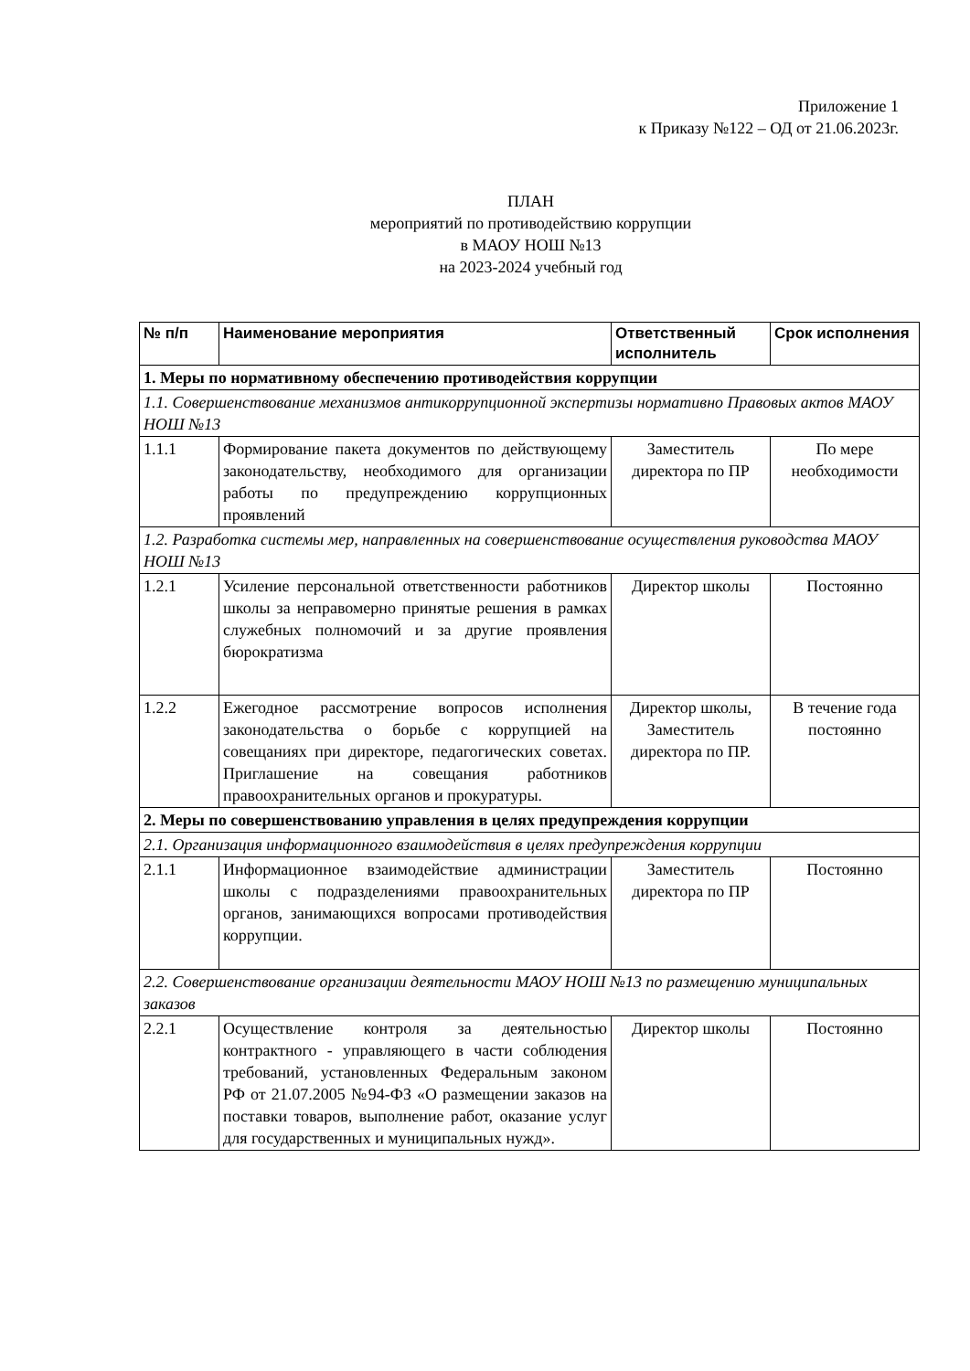Приложение 1
к Приказу №122 – ОД от 21.06.2023г.
ПЛАН
мероприятий по противодействию коррупции
в МАОУ НОШ №13
на 2023-2024 учебный год
| № п/п | Наименование мероприятия | Ответственный исполнитель | Срок исполнения |
| --- | --- | --- | --- |
| 1. Меры по нормативному обеспечению противодействия коррупции | | | |
| 1.1. Совершенствование механизмов антикоррупционной экспертизы нормативно Правовых актов МАОУ НОШ №13 | | | |
| 1.1.1 | Формирование пакета документов по действующему законодательству, необходимого для организации работы по предупреждению коррупционных проявлений | Заместитель директора по ПР | По мере необходимости |
| 1.2. Разработка системы мер, направленных на совершенствование осуществления руководства МАОУ НОШ №13 | | | |
| 1.2.1 | Усиление персональной ответственности работников школы за неправомерно принятые решения в рамках служебных полномочий и за другие проявления бюрократизма | Директор школы | Постоянно |
| 1.2.2 | Ежегодное рассмотрение вопросов исполнения законодательства о борьбе с коррупцией на совещаниях при директоре, педагогических советах. Приглашение на совещания работников правоохранительных органов и прокуратуры. | Директор школы, Заместитель директора по ПР. | В течение года постоянно |
| 2. Меры по совершенствованию управления в целях предупреждения коррупции | | | |
| 2.1. Организация информационного взаимодействия в целях предупреждения коррупции | | | |
| 2.1.1 | Информационное взаимодействие администрации школы с подразделениями правоохранительных органов, занимающихся вопросами противодействия коррупции. | Заместитель директора по ПР | Постоянно |
| 2.2. Совершенствование организации деятельности МАОУ НОШ №13 по размещению муниципальных заказов | | | |
| 2.2.1 | Осуществление контроля за деятельностью контрактного - управляющего в части соблюдения требований, установленных Федеральным законом РФ от 21.07.2005 №94-ФЗ «О размещении заказов на поставки товаров, выполнение работ, оказание услуг для государственных и муниципальных нужд». | Директор школы | Постоянно |